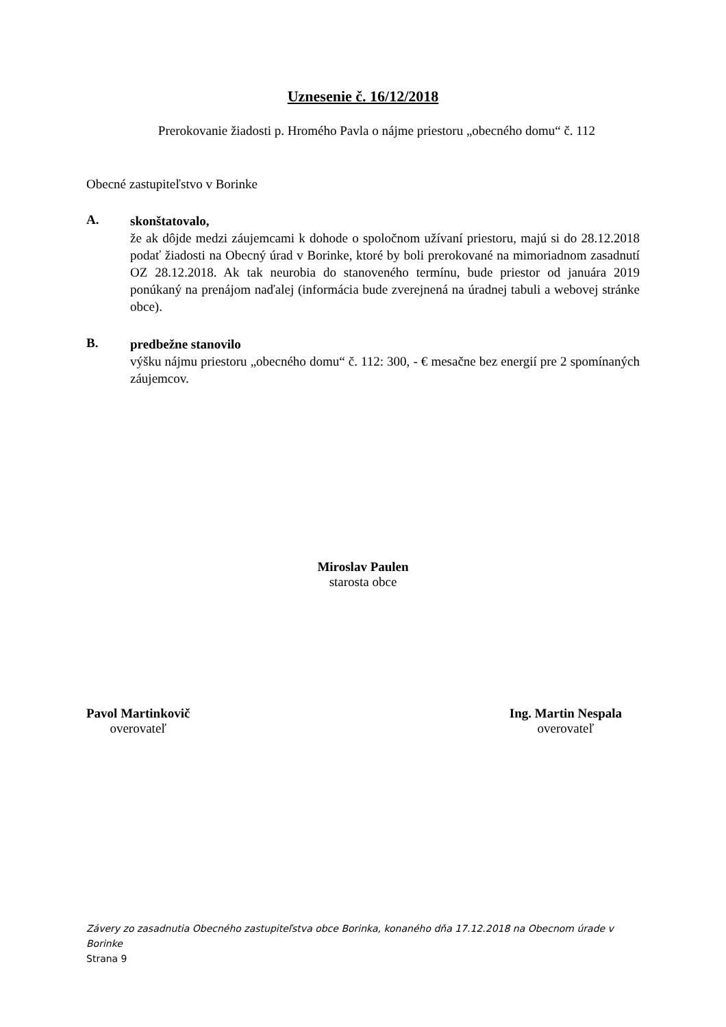Uznesenie č. 16/12/2018
Prerokovanie žiadosti p. Hromého Pavla o nájme priestoru „obecného domu“ č. 112
Obecné zastupiteľstvo v Borinke
A.
skonštatovalo,
že ak dôjde medzi záujemcami k dohode o spoločnom užívaní priestoru, majú si do 28.12.2018 podať žiadosti na Obecný úrad v Borinke, ktoré by boli prerokované na mimoriadnom zasadnutí OZ 28.12.2018. Ak tak neurobia do stanoveného termínu, bude priestor od januára 2019 ponúkaný na prenájom naďalej (informácia bude zverejnená na úradnej tabuli a webovej stránke obce).
B.
predbežne stanovilo
výšku nájmu priestoru „obecného domu“ č. 112: 300, - € mesačne bez energií pre 2 spomínaných záujemcov.
Miroslav Paulen
starosta obce
Pavol Martinkovič
overovateľ
Ing. Martin Nespala
overovateľ
Závery zo zasadnutia Obecného zastupiteľstva obce Borinka, konaného dňa 17.12.2018 na Obecnom úrade v Borinke
Strana 9